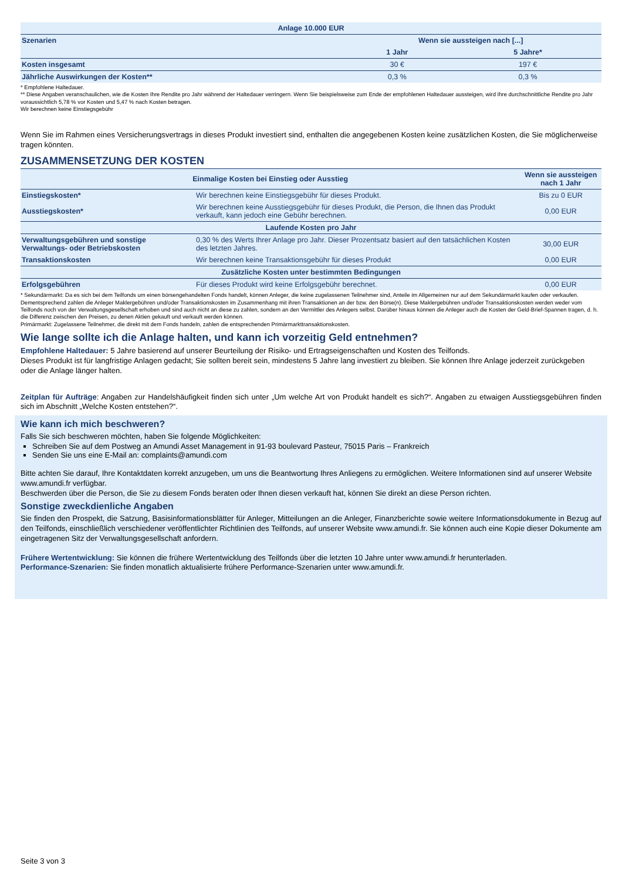| Anlage 10.000 EUR | | |
| --- | --- | --- |
| Szenarien | Wenn sie aussteigen nach [...] | |
| | 1 Jahr | 5 Jahre* |
| Kosten insgesamt | 30 € | 197 € |
| Jährliche Auswirkungen der Kosten** | 0,3 % | 0,3 % |
* Empfohlene Haltedauer.
** Diese Angaben veranschaulichen, wie die Kosten Ihre Rendite pro Jahr während der Haltedauer verringern. Wenn Sie beispielsweise zum Ende der empfohlenen Haltedauer aussteigen, wird Ihre durchschnittliche Rendite pro Jahr voraussichtlich 5,78 % vor Kosten und 5,47 % nach Kosten betragen.
Wir berechnen keine Einstiegsgebühr
Wenn Sie im Rahmen eines Versicherungsvertrags in dieses Produkt investiert sind, enthalten die angegebenen Kosten keine zusätzlichen Kosten, die Sie möglicherweise tragen könnten.
ZUSAMMENSETZUNG DER KOSTEN
| Einmalige Kosten bei Einstieg oder Ausstieg | | Wenn sie aussteigen nach 1 Jahr |
| --- | --- | --- |
| Einstiegskosten* | Wir berechnen keine Einstiegsgebühr für dieses Produkt. | Bis zu 0 EUR |
| Ausstiegskosten* | Wir berechnen keine Ausstiegsgebühr für dieses Produkt, die Person, die Ihnen das Produkt verkauft, kann jedoch eine Gebühr berechnen. | 0,00 EUR |
| Laufende Kosten pro Jahr | | |
| Verwaltungsgebühren und sonstige Verwaltungs- oder Betriebskosten | 0,30 % des Werts Ihrer Anlage pro Jahr. Dieser Prozentsatz basiert auf den tatsächlichen Kosten des letzten Jahres. | 30,00 EUR |
| Transaktionskosten | Wir berechnen keine Transaktionsgebühr für dieses Produkt | 0,00 EUR |
| Zusätzliche Kosten unter bestimmten Bedingungen | | |
| Erfolgsgebühren | Für dieses Produkt wird keine Erfolgsgebühr berechnet. | 0,00 EUR |
* Sekundärmarkt: Da es sich bei dem Teilfonds um einen börsengehandelten Fonds handelt, können Anleger, die keine zugelassenen Teilnehmer sind, Anteile im Allgemeinen nur auf dem Sekundärmarkt kaufen oder verkaufen. Dementsprechend zahlen die Anleger Maklergebühren und/oder Transaktionskosten im Zusammenhang mit ihren Transaktionen an der bzw. den Börse(n). Diese Maklergebühren und/oder Transaktionskosten werden weder vom Teilfonds noch von der Verwaltungsgesellschaft erhoben und sind auch nicht an diese zu zahlen, sondern an den Vermittler des Anlegers selbst. Darüber hinaus können die Anleger auch die Kosten der Geld-Brief-Spannen tragen, d. h. die Differenz zwischen den Preisen, zu denen Aktien gekauft und verkauft werden können.
Primärmarkt: Zugelassene Teilnehmer, die direkt mit dem Fonds handeln, zahlen die entsprechenden Primärmarkttransaktionskosten.
Wie lange sollte ich die Anlage halten, und kann ich vorzeitig Geld entnehmen?
Empfohlene Haltedauer: 5 Jahre basierend auf unserer Beurteilung der Risiko- und Ertragseigenschaften und Kosten des Teilfonds.
Dieses Produkt ist für langfristige Anlagen gedacht; Sie sollten bereit sein, mindestens 5 Jahre lang investiert zu bleiben. Sie können Ihre Anlage jederzeit zurückgeben oder die Anlage länger halten.
Zeitplan für Aufträge: Angaben zur Handelshäufigkeit finden sich unter „Um welche Art von Produkt handelt es sich?“. Angaben zu etwaigen Ausstiegsgebühren finden sich im Abschnitt „Welche Kosten entstehen?“.
Wie kann ich mich beschweren?
Falls Sie sich beschweren möchten, haben Sie folgende Möglichkeiten:
Schreiben Sie auf dem Postweg an Amundi Asset Management in 91-93 boulevard Pasteur, 75015 Paris – Frankreich
Senden Sie uns eine E-Mail an: complaints@amundi.com
Bitte achten Sie darauf, Ihre Kontaktdaten korrekt anzugeben, um uns die Beantwortung Ihres Anliegens zu ermöglichen. Weitere Informationen sind auf unserer Website www.amundi.fr verfügbar.
Beschwerden über die Person, die Sie zu diesem Fonds beraten oder Ihnen diesen verkauft hat, können Sie direkt an diese Person richten.
Sonstige zweckdienliche Angaben
Sie finden den Prospekt, die Satzung, Basisinformationsblätter für Anleger, Mitteilungen an die Anleger, Finanzberichte sowie weitere Informationsdokumente in Bezug auf den Teilfonds, einschließlich verschiedener veröffentlichter Richtlinien des Teilfonds, auf unserer Website www.amundi.fr. Sie können auch eine Kopie dieser Dokumente am eingetragenen Sitz der Verwaltungsgesellschaft anfordern.
Frühere Wertentwicklung: Sie können die frühere Wertentwicklung des Teilfonds über die letzten 10 Jahre unter www.amundi.fr herunterladen.
Performance-Szenarien: Sie finden monatlich aktualisierte frühere Performance-Szenarien unter www.amundi.fr.
Seite 3 von 3